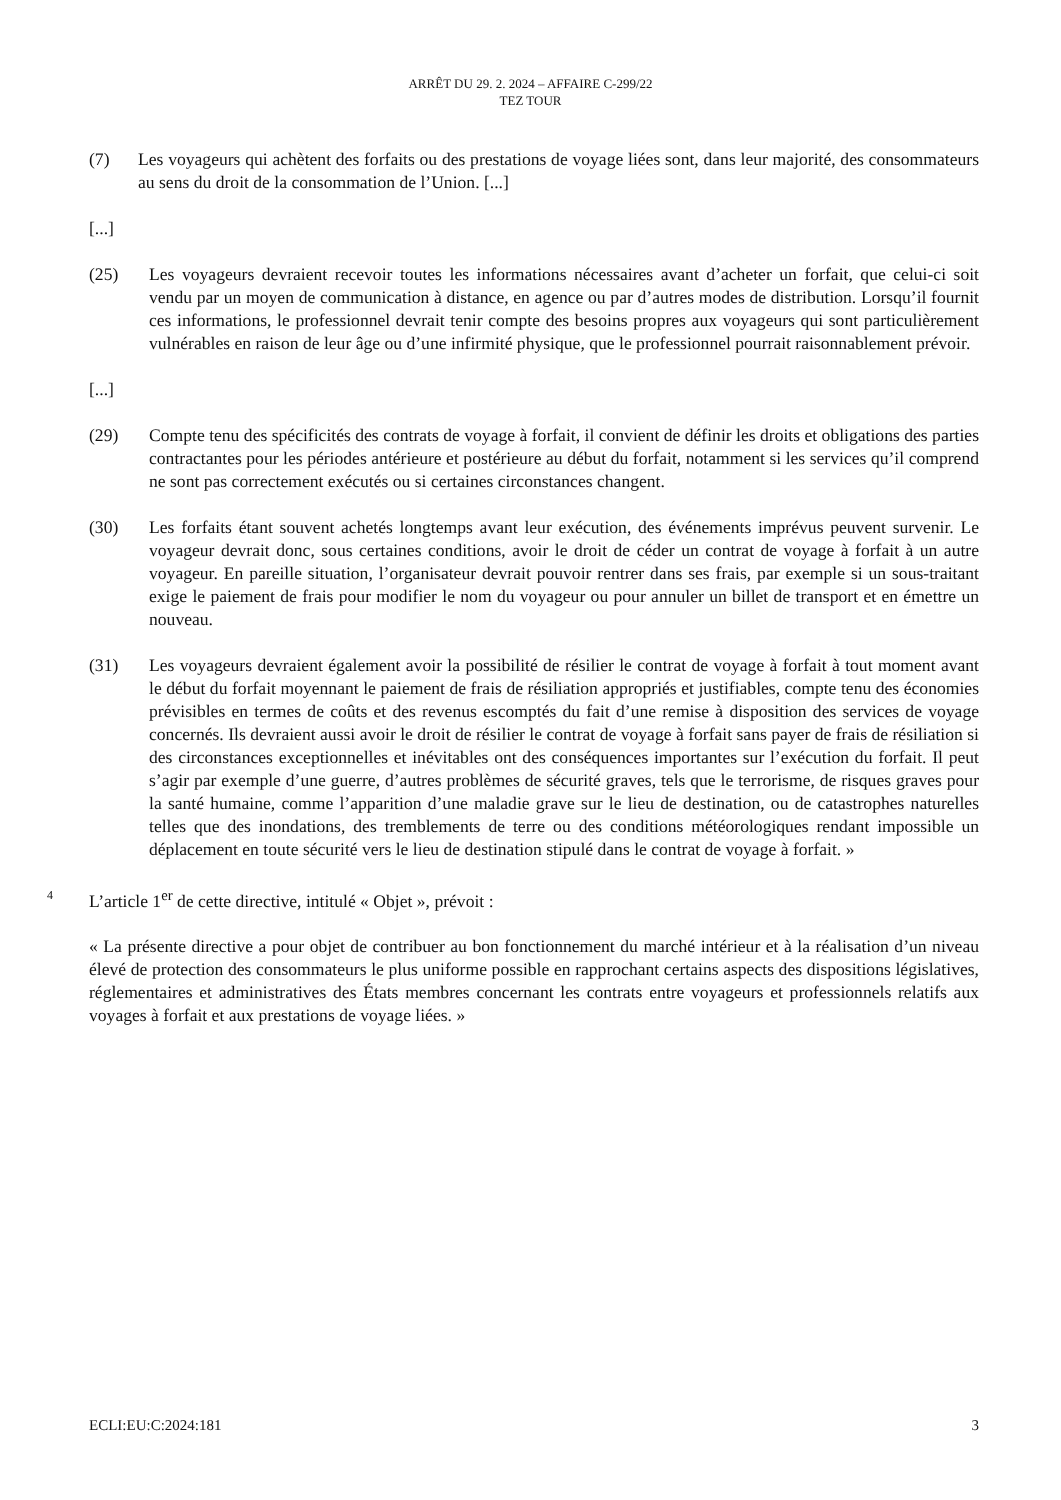ARRÊT DU 29. 2. 2024 – AFFAIRE C-299/22
TEZ TOUR
(7) Les voyageurs qui achètent des forfaits ou des prestations de voyage liées sont, dans leur majorité, des consommateurs au sens du droit de la consommation de l’Union. [...]
[...]
(25) Les voyageurs devraient recevoir toutes les informations nécessaires avant d’acheter un forfait, que celui-ci soit vendu par un moyen de communication à distance, en agence ou par d’autres modes de distribution. Lorsqu’il fournit ces informations, le professionnel devrait tenir compte des besoins propres aux voyageurs qui sont particulièrement vulnérables en raison de leur âge ou d’une infirmité physique, que le professionnel pourrait raisonnablement prévoir.
[...]
(29) Compte tenu des spécificités des contrats de voyage à forfait, il convient de définir les droits et obligations des parties contractantes pour les périodes antérieure et postérieure au début du forfait, notamment si les services qu’il comprend ne sont pas correctement exécutés ou si certaines circonstances changent.
(30) Les forfaits étant souvent achetés longtemps avant leur exécution, des événements imprévus peuvent survenir. Le voyageur devrait donc, sous certaines conditions, avoir le droit de céder un contrat de voyage à forfait à un autre voyageur. En pareille situation, l’organisateur devrait pouvoir rentrer dans ses frais, par exemple si un sous-traitant exige le paiement de frais pour modifier le nom du voyageur ou pour annuler un billet de transport et en émettre un nouveau.
(31) Les voyageurs devraient également avoir la possibilité de résilier le contrat de voyage à forfait à tout moment avant le début du forfait moyennant le paiement de frais de résiliation appropriés et justifiables, compte tenu des économies prévisibles en termes de coûts et des revenus escomptés du fait d’une remise à disposition des services de voyage concernés. Ils devraient aussi avoir le droit de résilier le contrat de voyage à forfait sans payer de frais de résiliation si des circonstances exceptionnelles et inévitables ont des conséquences importantes sur l’exécution du forfait. Il peut s’agir par exemple d’une guerre, d’autres problèmes de sécurité graves, tels que le terrorisme, de risques graves pour la santé humaine, comme l’apparition d’une maladie grave sur le lieu de destination, ou de catastrophes naturelles telles que des inondations, des tremblements de terre ou des conditions météorologiques rendant impossible un déplacement en toute sécurité vers le lieu de destination stipulé dans le contrat de voyage à forfait. »
4 L’article 1<sup>er</sup> de cette directive, intitulé « Objet », prévoit :
« La présente directive a pour objet de contribuer au bon fonctionnement du marché intérieur et à la réalisation d’un niveau élevé de protection des consommateurs le plus uniforme possible en rapprochant certains aspects des dispositions législatives, réglementaires et administratives des États membres concernant les contrats entre voyageurs et professionnels relatifs aux voyages à forfait et aux prestations de voyage liées. »
ECLI:EU:C:2024:181 3